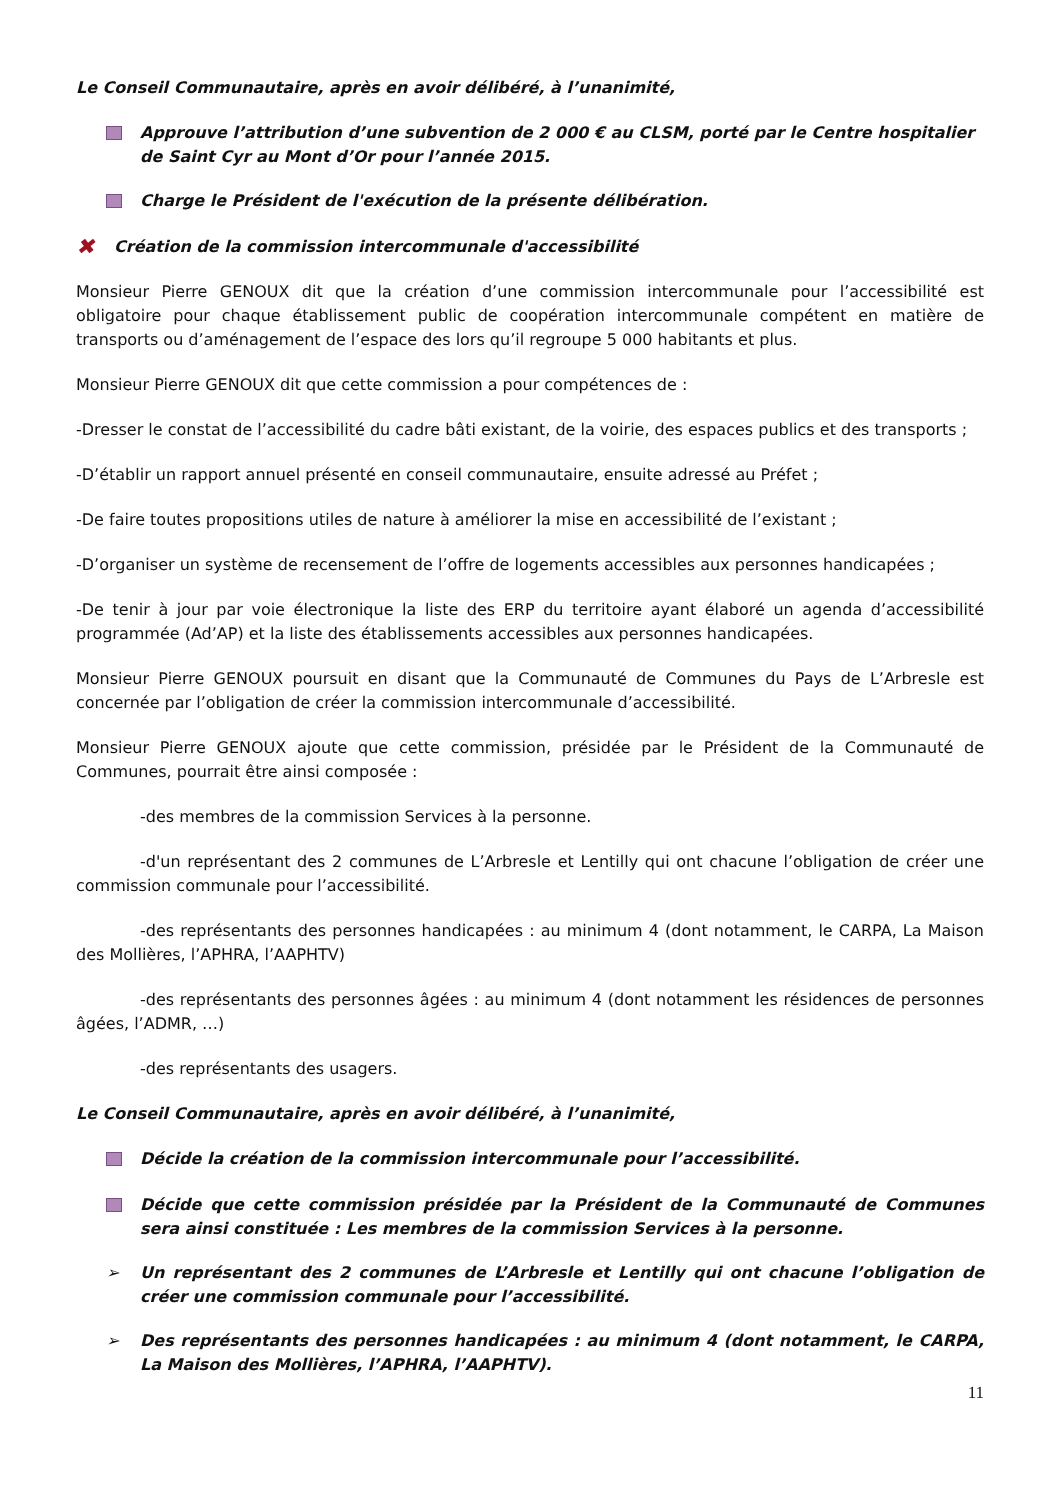Le Conseil Communautaire, après en avoir délibéré, à l’unanimité,
Approuve l’attribution d’une subvention de 2 000 € au CLSM, porté par le Centre hospitalier de Saint Cyr au Mont d’Or pour l’année 2015.
Charge le Président de l'exécution de la présente délibération.
✖ Création de la commission intercommunale d'accessibilité
Monsieur Pierre GENOUX dit que la création d’une commission intercommunale pour l’accessibilité est obligatoire pour chaque établissement public de coopération intercommunale compétent en matière de transports ou d’aménagement de l’espace des lors qu’il regroupe 5 000 habitants et plus.
Monsieur Pierre GENOUX dit que cette commission a pour compétences de :
-Dresser le constat de l’accessibilité du cadre bâti existant, de la voirie, des espaces publics et des transports ;
-D’établir un rapport annuel présenté en conseil communautaire, ensuite adressé au Préfet ;
-De faire toutes propositions utiles de nature à améliorer la mise en accessibilité de l’existant ;
-D’organiser un système de recensement de l’offre de logements accessibles aux personnes handicapées ;
-De tenir à jour par voie électronique la liste des ERP du territoire ayant élaboré un agenda d’accessibilité programmée (Ad’AP) et la liste des établissements accessibles aux personnes handicapées.
Monsieur Pierre GENOUX poursuit en disant que la Communauté de Communes du Pays de L’Arbresle est concernée par l’obligation de créer la commission intercommunale d’accessibilité.
Monsieur Pierre GENOUX ajoute que cette commission, présidée par le Président de la Communauté de Communes, pourrait être ainsi composée :
-des membres de la commission Services à la personne.
-d'un représentant des 2 communes de L’Arbresle et Lentilly qui ont chacune l’obligation de créer une commission communale pour l’accessibilité.
-des représentants des personnes handicapées : au minimum 4 (dont notamment, le CARPA, La Maison des Mollières, l’APHRA, l’AAPHTV)
-des représentants des personnes âgées : au minimum 4 (dont notamment les résidences de personnes âgées, l’ADMR, …)
-des représentants des usagers.
Le Conseil Communautaire, après en avoir délibéré, à l’unanimité,
Décide la création de la commission intercommunale pour l’accessibilité.
Décide que cette commission présidée par la Président de la Communauté de Communes sera ainsi constituée : Les membres de la commission Services à la personne.
➢ Un représentant des 2 communes de L’Arbresle et Lentilly qui ont chacune l’obligation de créer une commission communale pour l’accessibilité.
➢ Des représentants des personnes handicapées : au minimum 4 (dont notamment, le CARPA, La Maison des Mollières, l’APHRA, l’AAPHTV).
11